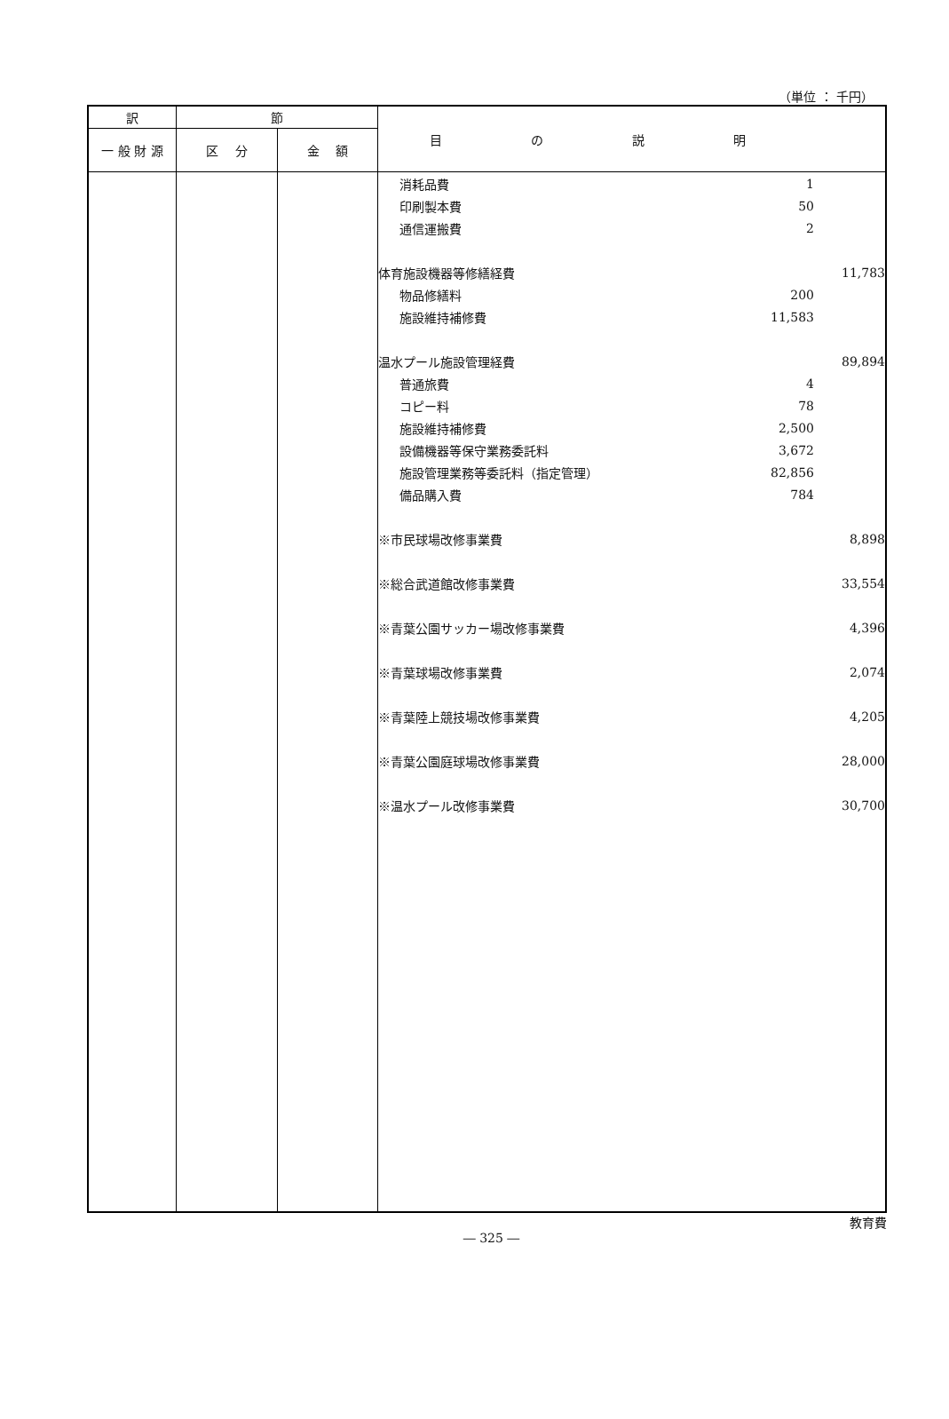（単位 ： 千円）
| 訳 | 節 | | 目の説明 |
| --- | --- | --- | --- |
| 一 般 財 源 | 区 分 | 金 額 | |
| | | | / 消耗品費 / 1 / / / 印刷製本費 / 50 / / / 通信運搬費 / 2 / / / 体育施設機器等修繕経費 / / 11,783 / / 物品修繕料 / 200 / / / 施設維持補修費 / 11,583 / / / 温水プール施設管理経費 / / 89,894 / / 普通旅費 / 4 / / / コピー料 / 78 / / / 施設維持補修費 / 2,500 / / / 設備機器等保守業務委託料 / 3,672 / / / 施設管理業務等委託料（指定管理） / 82,856 / / / 備品購入費 / 784 / / / ※市民球場改修事業費 / / 8,898 / / ※総合武道館改修事業費 / / 33,554 / / ※青葉公園サッカー場改修事業費 / / 4,396 / / ※青葉球場改修事業費 / / 2,074 / / ※青葉陸上競技場改修事業費 / / 4,205 / / ※青葉公園庭球場改修事業費 / / 28,000 / / ※温水プール改修事業費 / / 30,700 / |
教育費
― 325 ―